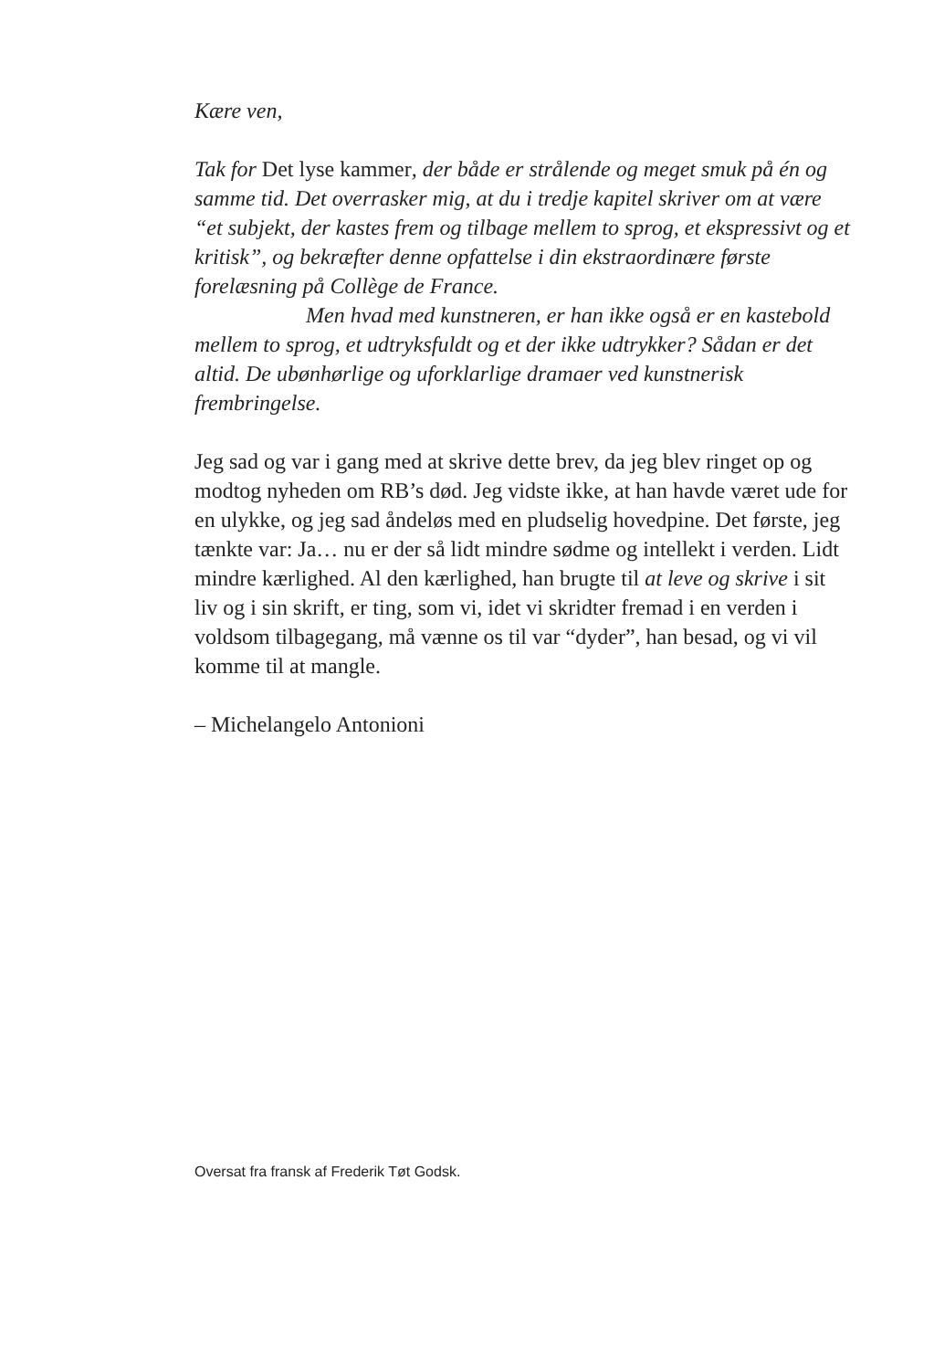Kære ven,
Tak for Det lyse kammer, der både er strålende og meget smuk på én og samme tid. Det overrasker mig, at du i tredje kapitel skriver om at være “et subjekt, der kastes frem og tilbage mellem to sprog, et ekspressivt og et kritisk”, og bekræfter denne opfattelse i din ekstraordinære første forelæsning på Collège de France.
Men hvad med kunstneren, er han ikke også er en kastebold mellem to sprog, et udtryksfuldt og et der ikke udtrykker? Sådan er det altid. De ubønhørlige og uforklarlige dramaer ved kunstnerisk frembringelse.
Jeg sad og var i gang med at skrive dette brev, da jeg blev ringet op og modtog nyheden om RB’s død. Jeg vidste ikke, at han havde været ude for en ulykke, og jeg sad åndeløs med en pludselig hovedpine. Det første, jeg tænkte var: Ja… nu er der så lidt mindre sødme og intellekt i verden. Lidt mindre kærlighed. Al den kærlighed, han brugte til at leve og skrive i sit liv og i sin skrift, er ting, som vi, idet vi skridter fremad i en verden i voldsom tilbagegang, må vænne os til var “dyder”, han besad, og vi vil komme til at mangle.
– Michelangelo Antonioni
Oversat fra fransk af Frederik Tøt Godsk.